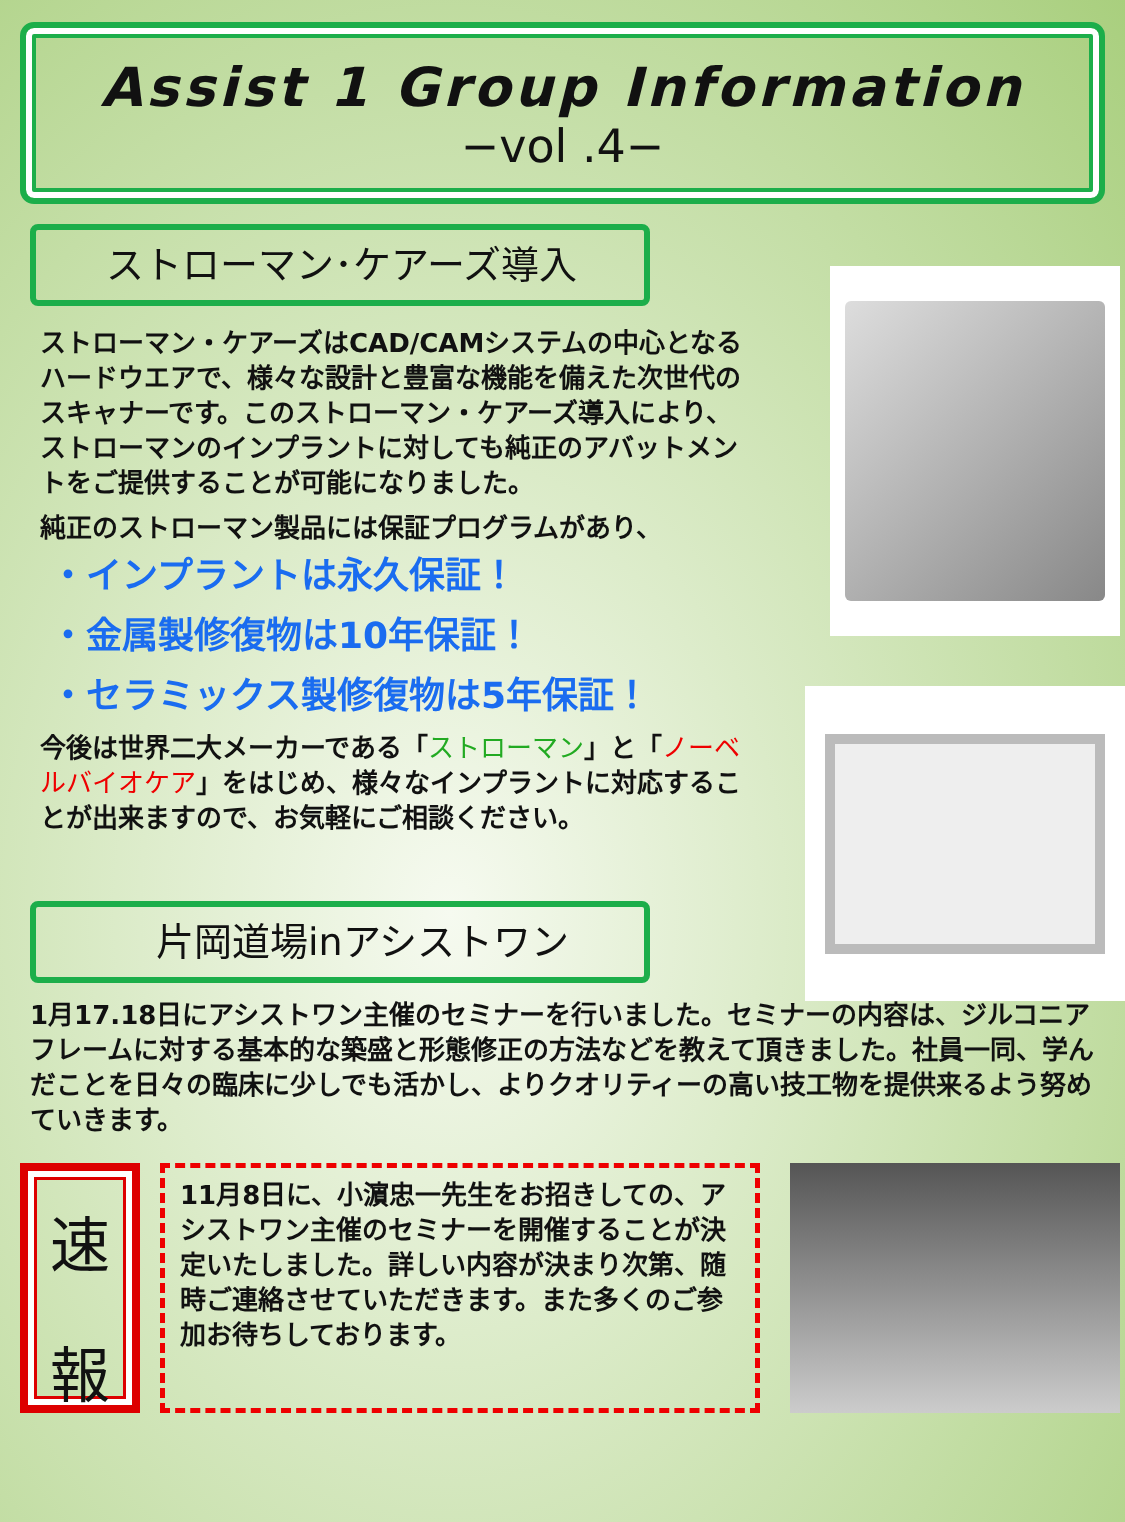Assist 1 Group Information
−vol .4−
ストローマン･ケアーズ導入
ストローマン・ケアーズはCAD/CAMシステムの中心となるハードウエアで、様々な設計と豊富な機能を備えた次世代のスキャナーです。このストローマン・ケアーズ導入により、ストローマンのインプラントに対しても純正のアバットメントをご提供することが可能になりました。
純正のストローマン製品には保証プログラムがあり、
・インプラントは永久保証！
・金属製修復物は10年保証！
・セラミックス製修復物は5年保証！
今後は世界二大メーカーである「ストローマン」と「ノーベルバイオケア」をはじめ、様々なインプラントに対応することが出来ますので、お気軽にご相談ください。
片岡道場inアシストワン
1月17.18日にアシストワン主催のセミナーを行いました。セミナーの内容は、ジルコニアフレームに対する基本的な築盛と形態修正の方法などを教えて頂きました。社員一同、学んだことを日々の臨床に少しでも活かし、よりクオリティーの高い技工物を提供来るよう努めていきます。
速
報
11月8日に、小濵忠一先生をお招きしての、アシストワン主催のセミナーを開催することが決定いたしました。詳しい内容が決まり次第、随時ご連絡させていただきます。また多くのご参加お待ちしております。